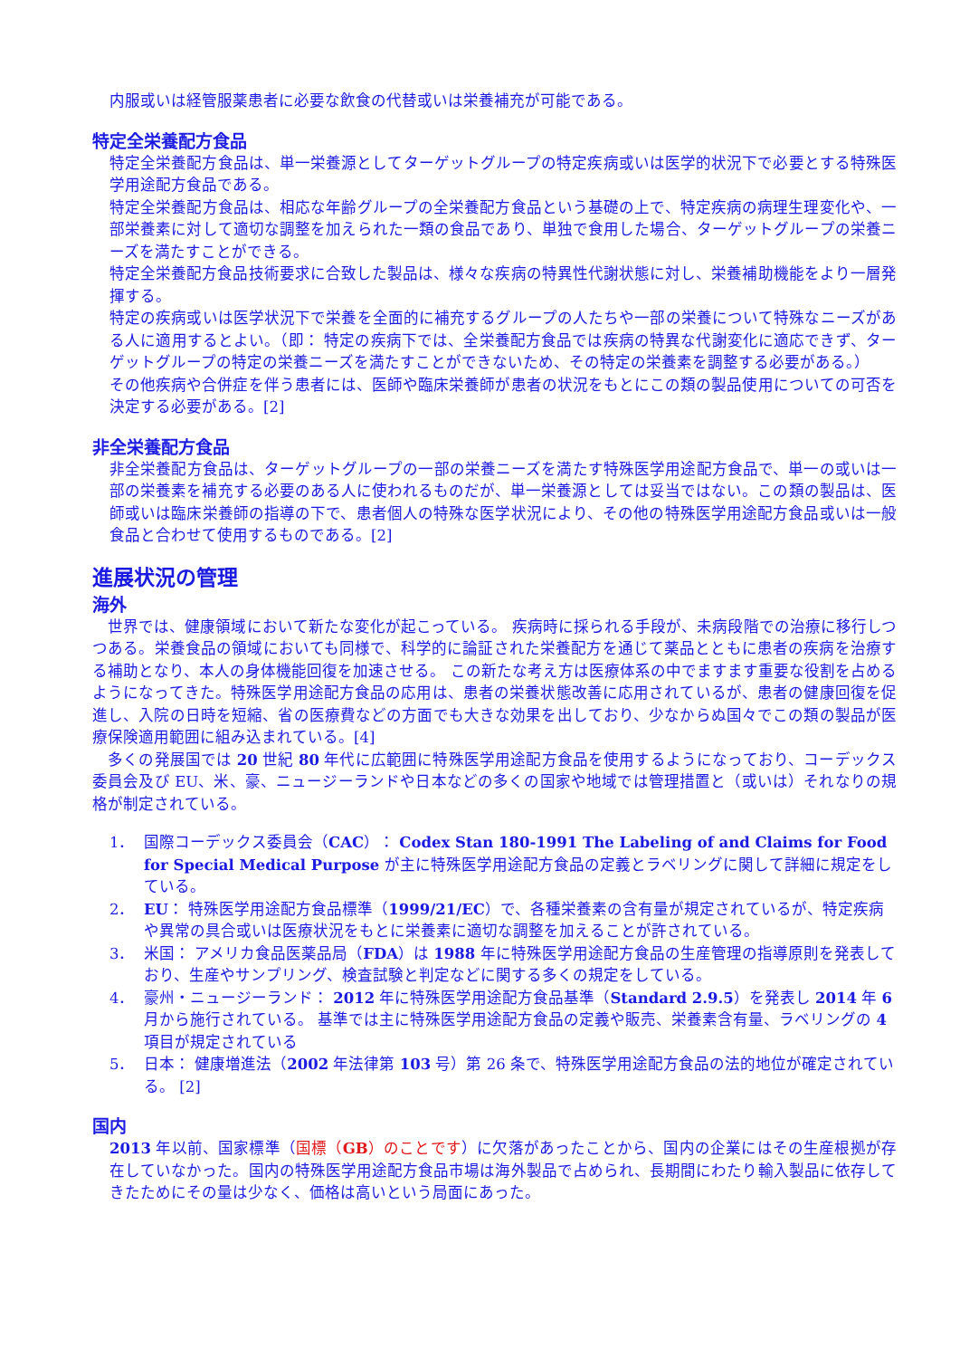内服或いは経管服薬患者に必要な飲食の代替或いは栄養補充が可能である。
特定全栄養配方食品
特定全栄養配方食品は、単一栄養源としてターゲットグループの特定疾病或いは医学的状況下で必要とする特殊医学用途配方食品である。
特定全栄養配方食品は、相応な年齢グループの全栄養配方食品という基礎の上で、特定疾病の病理生理変化や、一部栄養素に対して適切な調整を加えられた一類の食品であり、単独で食用した場合、ターゲットグループの栄養ニーズを満たすことができる。
特定全栄養配方食品技術要求に合致した製品は、様々な疾病の特異性代謝状態に対し、栄養補助機能をより一層発揮する。
特定の疾病或いは医学状況下で栄養を全面的に補充するグループの人たちや一部の栄養について特殊なニーズがある人に適用するとよい。（即： 特定の疾病下では、全栄養配方食品では疾病の特異な代謝変化に適応できず、ターゲットグループの特定の栄養ニーズを満たすことができないため、その特定の栄養素を調整する必要がある。）
その他疾病や合併症を伴う患者には、医師や臨床栄養師が患者の状況をもとにこの類の製品使用についての可否を決定する必要がある。[2]
非全栄養配方食品
非全栄養配方食品は、ターゲットグループの一部の栄養ニーズを満たす特殊医学用途配方食品で、単一の或いは一部の栄養素を補充する必要のある人に使われるものだが、単一栄養源としては妥当ではない。この類の製品は、医師或いは臨床栄養師の指導の下で、患者個人の特殊な医学状況により、その他の特殊医学用途配方食品或いは一般食品と合わせて使用するものである。[2]
進展状況の管理
海外
　世界では、健康領域において新たな変化が起こっている。 疾病時に採られる手段が、未病段階での治療に移行しつつある。栄養食品の領域においても同様で、科学的に論証された栄養配方を通じて薬品とともに患者の疾病を治療する補助となり、本人の身体機能回復を加速させる。 この新たな考え方は医療体系の中でますます重要な役割を占めるようになってきた。特殊医学用途配方食品の応用は、患者の栄養状態改善に応用されているが、患者の健康回復を促進し、入院の日時を短縮、省の医療費などの方面でも大きな効果を出しており、少なからぬ国々でこの類の製品が医療保険適用範囲に組み込まれている。[4]
　多くの発展国では 20 世紀 80 年代に広範囲に特殊医学用途配方食品を使用するようになっており、コーデックス委員会及び EU、米、豪、ニュージーランドや日本などの多くの国家や地域では管理措置と（或いは）それなりの規格が制定されている。
1． 国際コーデックス委員会（CAC）： Codex Stan 180-1991 The Labeling of and Claims for Food for Special Medical Purpose が主に特殊医学用途配方食品の定義とラベリングに関して詳細に規定をしている。
2． EU： 特殊医学用途配方食品標準（1999/21/EC）で、各種栄養素の含有量が規定されているが、特定疾病や異常の具合或いは医療状況をもとに栄養素に適切な調整を加えることが許されている。
3． 米国： アメリカ食品医薬品局（FDA）は 1988 年に特殊医学用途配方食品の生産管理の指導原則を発表しており、生産やサンプリング、検査試験と判定などに関する多くの規定をしている。
4． 豪州・ニュージーランド： 2012 年に特殊医学用途配方食品基準（Standard 2.9.5）を発表し 2014 年 6 月から施行されている。 基準では主に特殊医学用途配方食品の定義や販売、栄養素含有量、ラベリングの 4 項目が規定されている
5． 日本： 健康増進法（2002 年法律第 103 号）第 26 条で、特殊医学用途配方食品の法的地位が確定されている。 [2]
国内
2013 年以前、国家標準（国標（GB）のことです）に欠落があったことから、国内の企業にはその生産根拠が存在していなかった。国内の特殊医学用途配方食品市場は海外製品で占められ、長期間にわたり輸入製品に依存してきたためにその量は少なく、価格は高いという局面にあった。